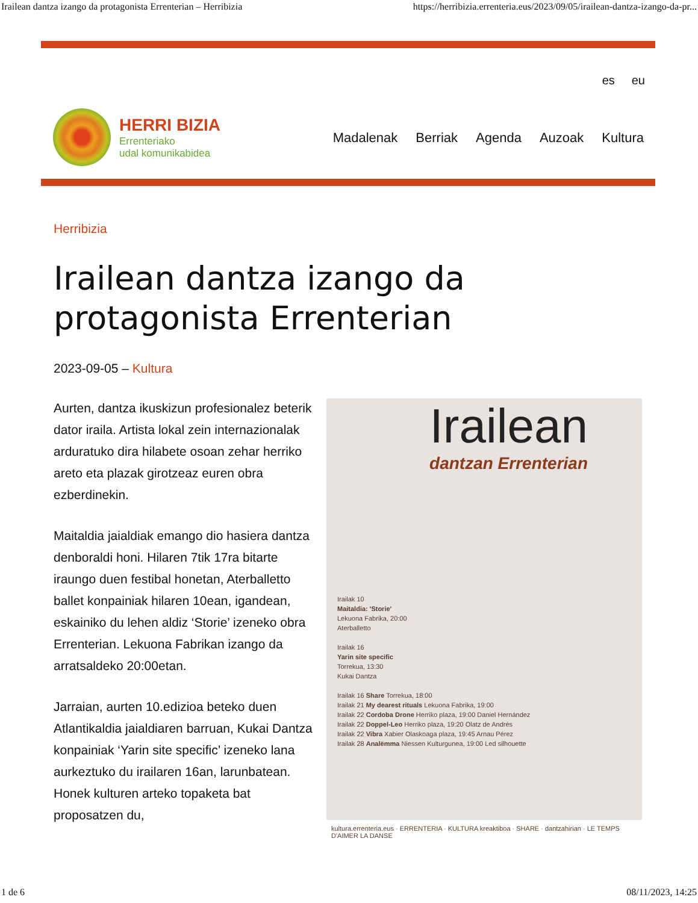Irailean dantza izango da protagonista Errenterian – Herribizia https://herribizia.errenteria.eus/2023/09/05/irailean-dantza-izango-da-pr...
es eu
HERRI BIZIA
Errenteriako
udal komunikabidea
Madalenak Berriak Agenda Auzoak Kultura
Herribizia
Irailean dantza izango da protagonista Errenterian
2023-09-05 – Kultura
Aurten, dantza ikuskizun profesionalez beterik dator iraila. Artista lokal zein internazionalak arduratuko dira hilabete osoan zehar herriko areto eta plazak girotzeaz euren obra ezberdinekin.
Maitaldia jaialdiak emango dio hasiera dantza denboraldi honi. Hilaren 7tik 17ra bitarte iraungo duen festibal honetan, Aterballetto ballet konpainiak hilaren 10ean, igandean, eskainiko du lehen aldiz ‘Storie’ izeneko obra Errenterian. Lekuona Fabrikan izango da arratsaldeko 20:00etan.
Jarraian, aurten 10.edizioa beteko duen Atlantikaldia jaialdiaren barruan, Kukai Dantza konpainiak ‘Yarin site specific’ izeneko lana aurkeztuko du irailaren 16an, larunbatean. Honek kulturen arteko topaketa bat proposatzen du,
Irailean
dantzan Errenterian
Irailak 10
Maitaldia: 'Storie'
Lekuona Fabrika, 20:00
Aterballetto
Irailak 16
Yarin site specific
Torrekua, 13:30
Kukai Dantza
Irailak 16 Share Torrekua, 18:00
Irailak 21 My dearest rituals Lekuona Fabrika, 19:00
Irailak 22 Cordoba Drone Herriko plaza, 19:00 Daniel Hernández
Irailak 22 Doppel-Leo Herriko plaza, 19:20 Olatz de Andrés
Irailak 22 Vibra Xabier Olaskoaga plaza, 19:45 Arnau Pérez
Irailak 28 Analëmma Niessen Kulturgunea, 19:00 Led silhouette
kultura.errenteria.eus · ERRENTERIA · KULTURA kreaktiboa · SHARE · dantzahirian · LE TEMPS D'AIMER LA DANSE
1 de 6 08/11/2023, 14:25